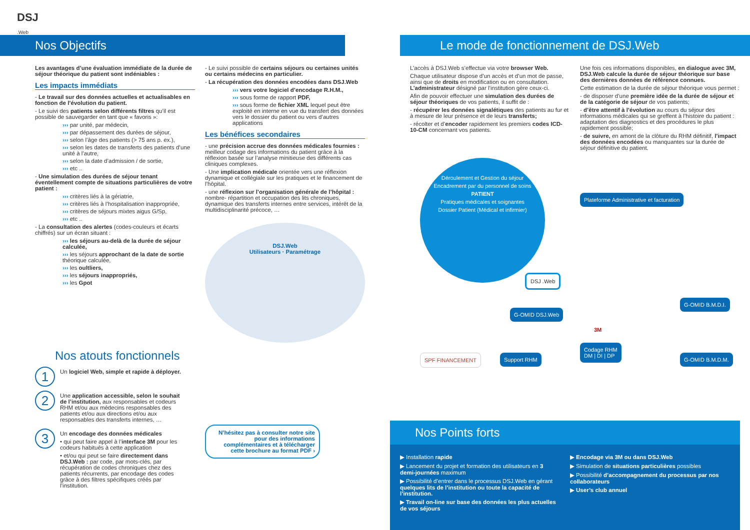DSJ
.Web
Nos Objectifs
Les avantages d’une évaluation immédiate de la durée de séjour théorique du patient sont indéniables :
Les impacts immédiats
- Le travail sur des données actuelles et actualisables en fonction de l’évolution du patient.
- Le suivi des patients selon différents filtres qu’il est possible de sauvegarder en tant que « favoris »:
››› par unité, par médecin,
››› par dépassement des durées de séjour,
››› selon l’âge des patients (> 75 ans p. ex.),
››› selon les dates de transferts des patients d’une unité à l’autre,
››› selon la date d’admission / de sortie,
››› etc ..
- Une simulation des durées de séjour tenant éventellement compte de situations particulières de votre patient :
››› critères liés à la gériatrie,
››› critères liés à l’hospitalisation inappropriée,
››› critères de séjours mixtes aigus G/Sp,
››› etc ..
- La consultation des alertes (codes-couleurs et écarts chiffrés) sur un écran situant :
››› les séjours au-delà de la durée de séjour calculée,
››› les séjours approchant de la date de sortie théorique calculée,
››› les oultliers,
››› les séjours inappropriés,
››› les Gpot
- Le suivi possible de certains séjours ou certaines unités ou certains médecins en particulier.
- La récupération des données encodées dans DSJ.Web
››› vers votre logiciel d’encodage R.H.M.,
››› sous forme de rapport PDF,
››› sous forme de fichier XML lequel peut être exploité en interne en vue du transfert des données vers le dossier du patient ou vers d’autres applications
Les bénéfices secondaires
- une précision accrue des données médicales fournies : meilleur codage des informations du patient grâce à la réflexion basée sur l’analyse minitieuse des différents cas cliniques complexes.
- Une implication médicale orientée vers une réflexion dynamique et collégiale sur les pratiques et le financement de l’hôpital.
- une réflexion sur l’organisation générale de l’hôpital : nombre- répartition et occupation des lits chroniques, dynamique des transferts internes entre services, intérêt de la multidisciplinarité précoce, …
DSJ.Web
Utilisateurs · Paramétrage
Nos atouts fonctionnels
1
Un logiciel Web, simple et rapide à déployer.
2
Une application accessible, selon le souhait de l’institution, aux responsables et codeurs RHM et/ou aux médecins responsables des patients et/ou aux directions et/ou aux responsables des transferts internes, …
3
Un encodage des données médicales
• qui peut faire appel à l’interface 3M pour les codeurs habitués à cette application
• et/ou qui peut se faire directement dans DSJ.Web : par code, par mots-clés, par récupération de codes chroniques chez des patients récurrents, par encodage des codes grâce à des filtres spécifiques créés par l’institution.
N’hésitez pas à consulter notre site pour des informations complémentaires et à télécharger cette brochure au format PDF ›
Le mode de fonctionnement de DSJ.Web
L’accès à DSJ.Web s’effectue via votre browser Web.
Chaque utilisateur dispose d’un accès et d’un mot de passe, ainsi que de droits en modification ou en consultation. L’administrateur désigné par l’institution gère ceux-ci.
Afin de pouvoir effectuer une simulation des durées de séjour théoriques de vos patients, il suffit de :
- récupérer les données signalétiques des patients au fur et à mesure de leur présence et de leurs transferts;
- récolter et d’encoder rapidement les premiers codes ICD-10-CM concernant vos patients.
Une fois ces informations disponibles, en dialogue avec 3M, DSJ.Web calcule la durée de séjour théorique sur base des dernières données de référence connues.
Cette estimation de la durée de séjour théorique vous permet :
- de disposer d’une première idée de la durée de séjour et de la catégorie de séjour de vos patients;
- d’être attentif à l’évolution au cours du séjour des informations médicales qui se greffent à l’histoire du patient : adaptation des diagnostics et des procédures le plus rapidement possible;
- de suivre, en amont de la clôture du RHM définitif, l’impact des données encodées ou manquantes sur la durée de séjour définitive du patient.
Déroulement et Gestion du séjour
Encadrement par du personnel de soins
PATIENT
Pratiques médicales et soignantes
Dossier Patient (Médical et infirmier)
Plateforme Administrative et facturation
DSJ .Web
G-OMID DSJ.Web
G-OMID B.M.D.I.
3M
Codage RHM
DM | DI | DP
G-OMID B.M.D.M.
Support RHM
SPF FINANCEMENT
Nos Points forts
Installation rapide
Lancement du projet et formation des utilisateurs en 3 demi-journées maximum
Possibilité d’entrer dans le processus DSJ.Web en gérant quelques lits de l’institution ou toute la capacité de l’institution.
Travail on-line sur base des données les plus actuelles de vos séjours
Encodage via 3M ou dans DSJ.Web
Simulation de situations particulières possibles
Possibilité d’accompagnement du processus par nos collaborateurs
User’s club annuel